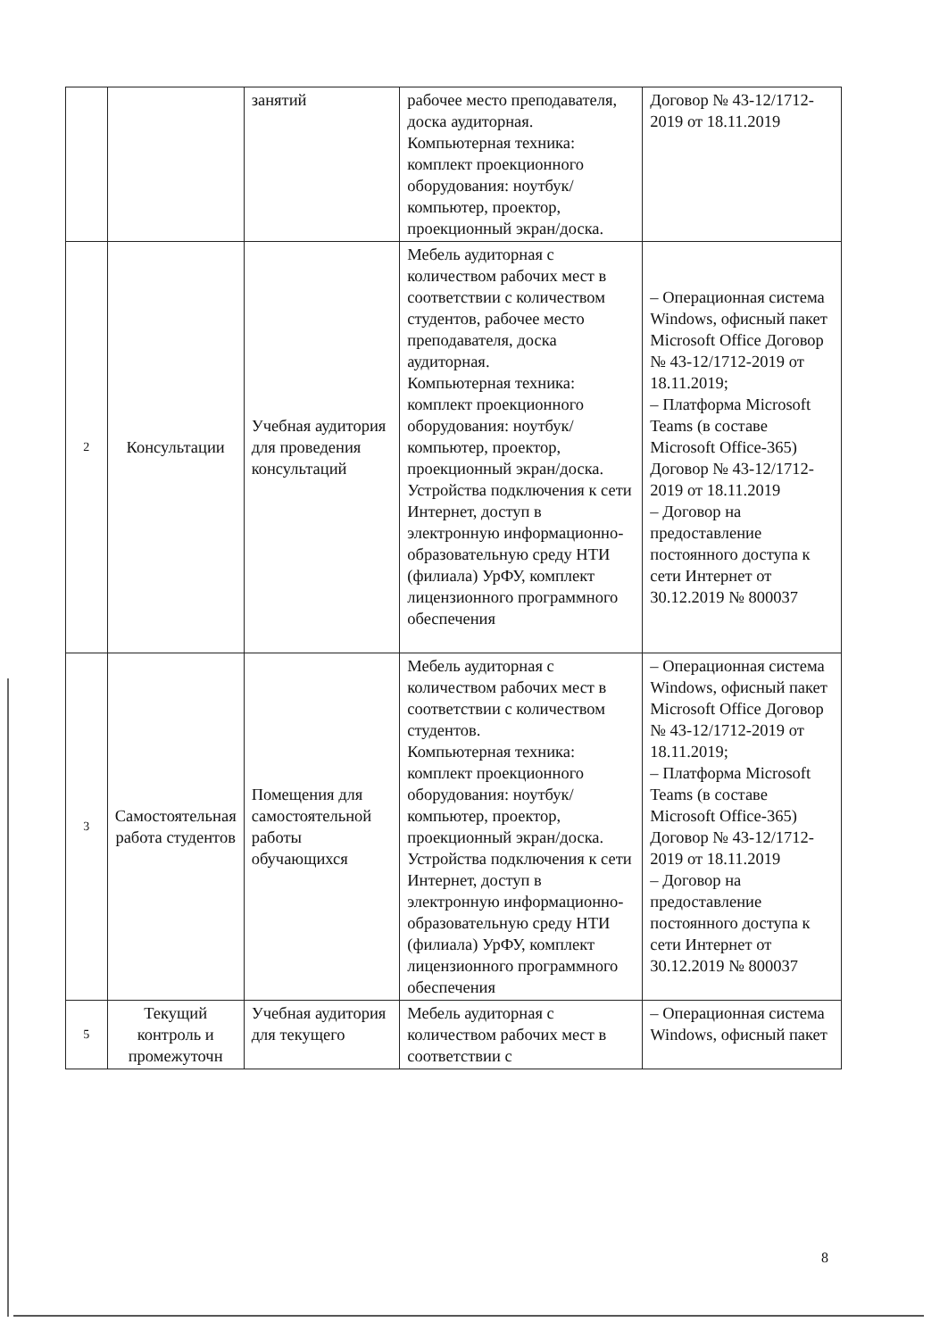| | | занятий | рабочее место преподавателя, доска аудиторная. Компьютерная техника: комплект проекционного оборудования: ноутбук/компьютер, проектор, проекционный экран/доска. | Договор № 43-12/1712-2019 от 18.11.2019 |
| 2 | Консультации | Учебная аудитория для проведения консультаций | Мебель аудиторная с количеством рабочих мест в соответствии с количеством студентов, рабочее место преподавателя, доска аудиторная. Компьютерная техника: комплект проекционного оборудования: ноутбук/компьютер, проектор, проекционный экран/доска. Устройства подключения к сети Интернет, доступ в электронную информационно-образовательную среду НТИ (филиала) УрФУ, комплект лицензионного программного обеспечения | – Операционная система Windows, офисный пакет Microsoft Office Договор № 43-12/1712-2019 от 18.11.2019; – Платформа Microsoft Teams (в составе Microsoft Office-365) Договор № 43-12/1712-2019 от 18.11.2019 – Договор на предоставление постоянного доступа к сети Интернет от 30.12.2019 № 800037 |
| 3 | Самостоятельная работа студентов | Помещения для самостоятельной работы обучающихся | Мебель аудиторная с количеством рабочих мест в соответствии с количеством студентов. Компьютерная техника: комплект проекционного оборудования: ноутбук/компьютер, проектор, проекционный экран/доска. Устройства подключения к сети Интернет, доступ в электронную информационно-образовательную среду НТИ (филиала) УрФУ, комплект лицензионного программного обеспечения | – Операционная система Windows, офисный пакет Microsoft Office Договор № 43-12/1712-2019 от 18.11.2019; – Платформа Microsoft Teams (в составе Microsoft Office-365) Договор № 43-12/1712-2019 от 18.11.2019 – Договор на предоставление постоянного доступа к сети Интернет от 30.12.2019 № 800037 |
| 5 | Текущий контроль и промежуточн | Учебная аудитория для текущего | Мебель аудиторная с количеством рабочих мест в соответствии с | – Операционная система Windows, офисный пакет |
8